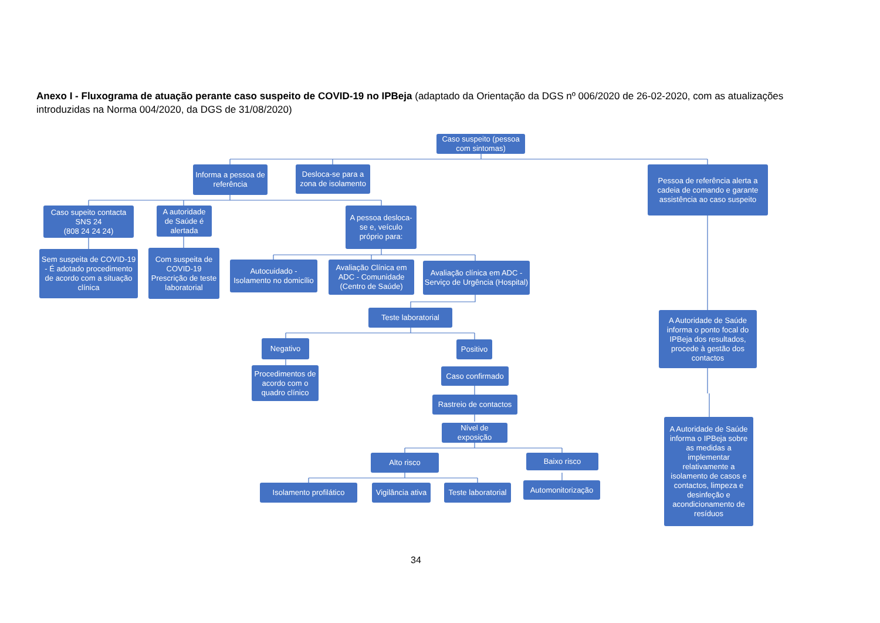Anexo I - Fluxograma de atuação perante caso suspeito de COVID-19 no IPBeja (adaptado da Orientação da DGS nº 006/2020 de 26-02-2020, com as atualizações introduzidas na Norma 004/2020, da DGS de 31/08/2020)
Caso suspeito (pessoa com sintomas)
Informa a pessoa de referência
Desloca-se para a zona de isolamento
Pessoa de referência alerta a cadeia de comando e garante assistência ao caso suspeito
Caso supeito contacta SNS 24
(808 24 24 24)
A autoridade de Saúde é alertada
A pessoa desloca-se e, veículo próprio para:
Sem suspeita de COVID-19 - É adotado procedimento de acordo com a situação clínica
Com suspeita de COVID-19
Prescrição de teste laboratorial
Autocuidado - Isolamento no domicílio
Avaliação Clínica em ADC - Comunidade (Centro de Saúde)
Avaliação clínica em ADC - Serviço de Urgência (Hospital)
Teste laboratorial
A Autoridade de Saúde informa o ponto focal do IPBeja dos resultados, procede à gestão dos contactos
Negativo
Positivo
Procedimentos de acordo com o quadro clínico
Caso confirmado
Rastreio de contactos
Nível de exposição
A Autoridade de Saúde informa o IPBeja sobre as medidas a implementar relativamente a isolamento de casos e contactos, limpeza e desinfeção e acondicionamento de resíduos
Alto risco Baixo risco
Isolamento profilático
Vigilância ativa
Teste laboratorial
Automonitorização
34